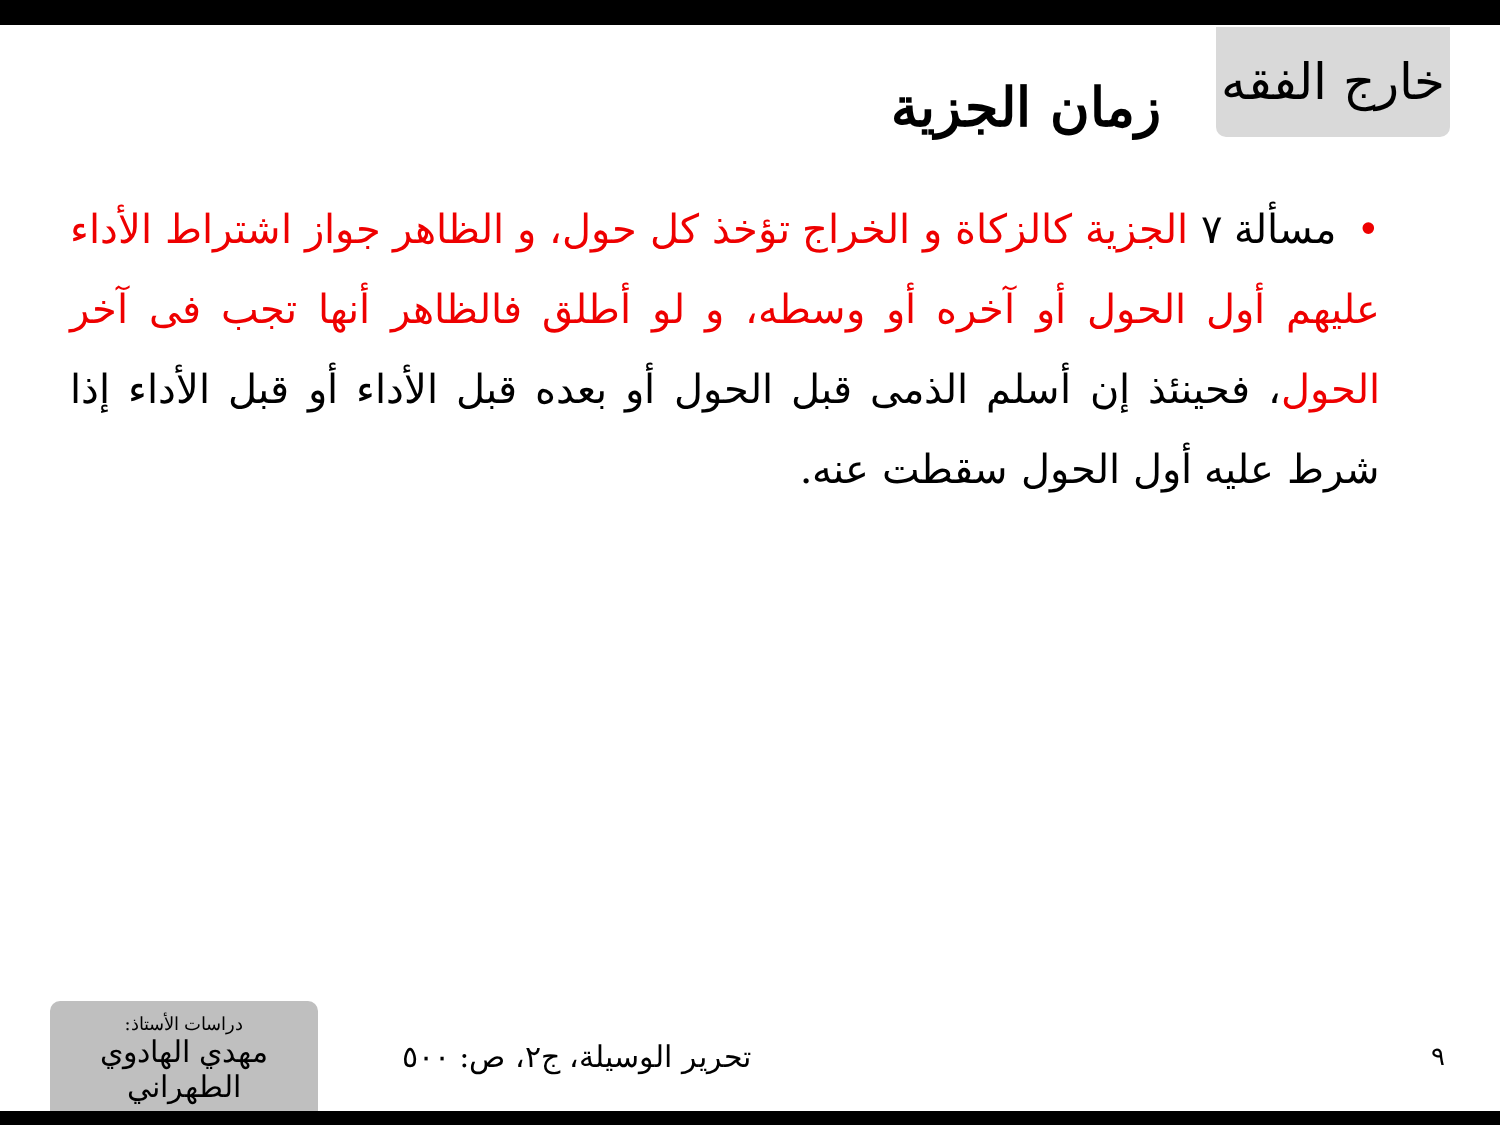خارج الفقه
زمان الجزية
•مسألة ٧ الجزية كالزكاة و الخراج تؤخذ كل حول، و الظاهر جواز اشتراط الأداء عليهم أول الحول أو آخره أو وسطه، و لو أطلق فالظاهر أنها تجب فى آخر الحول، فحينئذ إن أسلم الذمى قبل الحول أو بعده قبل الأداء أو قبل الأداء إذا شرط عليه أول الحول سقطت عنه.
٩
تحرير الوسيلة، ج٢، ص: ٥٠٠
دراسات الأستاذ:
مهدي الهادوي الطهراني